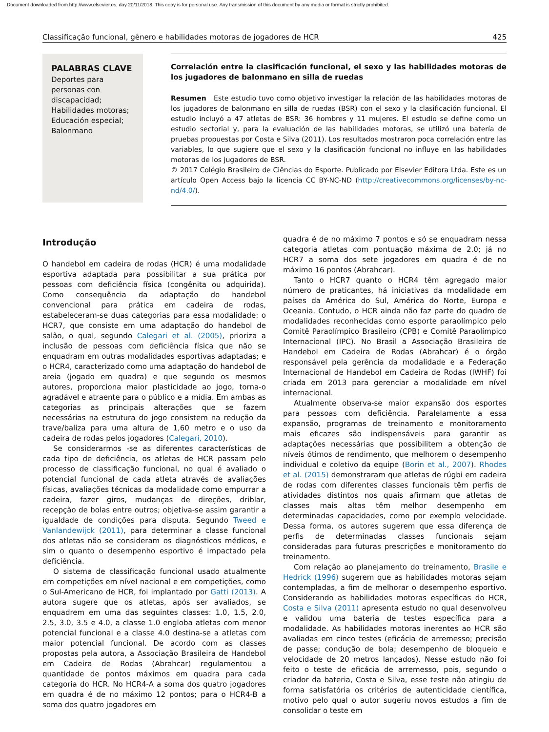Document downloaded from http://www.elsevier.es, day 20/11/2018. This copy is for personal use. Any transmission of this document by any media or format is strictly prohibited.
Classificação funcional, gênero e habilidades motoras de jogadores de HCR 425
PALABRAS CLAVE
Deportes para personas con discapacidad;
Habilidades motoras;
Educación especial;
Balonmano
Correlación entre la clasificación funcional, el sexo y las habilidades motoras de los jugadores de balonmano en silla de ruedas
Resumen Este estudio tuvo como objetivo investigar la relación de las habilidades motoras de los jugadores de balonmano en silla de ruedas (BSR) con el sexo y la clasificación funcional. El estudio incluyó a 47 atletas de BSR: 36 hombres y 11 mujeres. El estudio se define como un estudio sectorial y, para la evaluación de las habilidades motoras, se utilizó una batería de pruebas propuestas por Costa e Silva (2011). Los resultados mostraron poca correlación entre las variables, lo que sugiere que el sexo y la clasificación funcional no influye en las habilidades motoras de los jugadores de BSR.
© 2017 Colégio Brasileiro de Ciências do Esporte. Publicado por Elsevier Editora Ltda. Este es un artículo Open Access bajo la licencia CC BY-NC-ND (http://creativecommons.org/licenses/by-nc-nd/4.0/).
Introdução
O handebol em cadeira de rodas (HCR) é uma modalidade esportiva adaptada para possibilitar a sua prática por pessoas com deficiência física (congênita ou adquirida). Como consequência da adaptação do handebol convencional para prática em cadeira de rodas, estabeleceram-se duas categorias para essa modalidade: o HCR7, que consiste em uma adaptação do handebol de salão, o qual, segundo Calegari et al. (2005), prioriza a inclusão de pessoas com deficiência física que não se enquadram em outras modalidades esportivas adaptadas; e o HCR4, caracterizado como uma adaptação do handebol de areia (jogado em quadra) e que segundo os mesmos autores, proporciona maior plasticidade ao jogo, torna-o agradável e atraente para o público e a mídia. Em ambas as categorias as principais alterações que se fazem necessárias na estrutura do jogo consistem na redução da trave/baliza para uma altura de 1,60 metro e o uso da cadeira de rodas pelos jogadores (Calegari, 2010).
Se considerarmos -se as diferentes características de cada tipo de deficiência, os atletas de HCR passam pelo processo de classificação funcional, no qual é avaliado o potencial funcional de cada atleta através de avaliações físicas, avaliações técnicas da modalidade como empurrar a cadeira, fazer giros, mudanças de direções, driblar, recepção de bolas entre outros; objetiva-se assim garantir a igualdade de condições para disputa. Segundo Tweed e Vanlandewijck (2011), para determinar a classe funcional dos atletas não se consideram os diagnósticos médicos, e sim o quanto o desempenho esportivo é impactado pela deficiência.
O sistema de classificação funcional usado atualmente em competições em nível nacional e em competições, como o Sul-Americano de HCR, foi implantado por Gatti (2013). A autora sugere que os atletas, após ser avaliados, se enquadrem em uma das seguintes classes: 1.0, 1.5, 2.0, 2.5, 3.0, 3.5 e 4.0, a classe 1.0 engloba atletas com menor potencial funcional e a classe 4.0 destina-se a atletas com maior potencial funcional. De acordo com as classes propostas pela autora, a Associação Brasileira de Handebol em Cadeira de Rodas (Abrahcar) regulamentou a quantidade de pontos máximos em quadra para cada categoria do HCR. No HCR4-A a soma dos quatro jogadores em quadra é de no máximo 12 pontos; para o HCR4-B a soma dos quatro jogadores em
quadra é de no máximo 7 pontos e só se enquadram nessa categoria atletas com pontuação máxima de 2.0; já no HCR7 a soma dos sete jogadores em quadra é de no máximo 16 pontos (Abrahcar).
Tanto o HCR7 quanto o HCR4 têm agregado maior número de praticantes, há iniciativas da modalidade em países da América do Sul, América do Norte, Europa e Oceania. Contudo, o HCR ainda não faz parte do quadro de modalidades reconhecidas como esporte paraolímpico pelo Comitê Paraolímpico Brasileiro (CPB) e Comitê Paraolímpico Internacional (IPC). No Brasil a Associação Brasileira de Handebol em Cadeira de Rodas (Abrahcar) é o órgão responsável pela gerência da modalidade e a Federação Internacional de Handebol em Cadeira de Rodas (IWHF) foi criada em 2013 para gerenciar a modalidade em nível internacional.
Atualmente observa-se maior expansão dos esportes para pessoas com deficiência. Paralelamente a essa expansão, programas de treinamento e monitoramento mais eficazes são indispensáveis para garantir as adaptações necessárias que possibilitem a obtenção de níveis ótimos de rendimento, que melhorem o desempenho individual e coletivo da equipe (Borin et al., 2007). Rhodes et al. (2015) demonstraram que atletas de rúgbi em cadeira de rodas com diferentes classes funcionais têm perfis de atividades distintos nos quais afirmam que atletas de classes mais altas têm melhor desempenho em determinadas capacidades, como por exemplo velocidade. Dessa forma, os autores sugerem que essa diferença de perfis de determinadas classes funcionais sejam consideradas para futuras prescrições e monitoramento do treinamento.
Com relação ao planejamento do treinamento, Brasile e Hedrick (1996) sugerem que as habilidades motoras sejam contempladas, a fim de melhorar o desempenho esportivo. Considerando as habilidades motoras específicas do HCR, Costa e Silva (2011) apresenta estudo no qual desenvolveu e validou uma bateria de testes específica para a modalidade. As habilidades motoras inerentes ao HCR são avaliadas em cinco testes (eficácia de arremesso; precisão de passe; condução de bola; desempenho de bloqueio e velocidade de 20 metros lançados). Nesse estudo não foi feito o teste de eficácia de arremesso, pois, segundo o criador da bateria, Costa e Silva, esse teste não atingiu de forma satisfatória os critérios de autenticidade científica, motivo pelo qual o autor sugeriu novos estudos a fim de consolidar o teste em